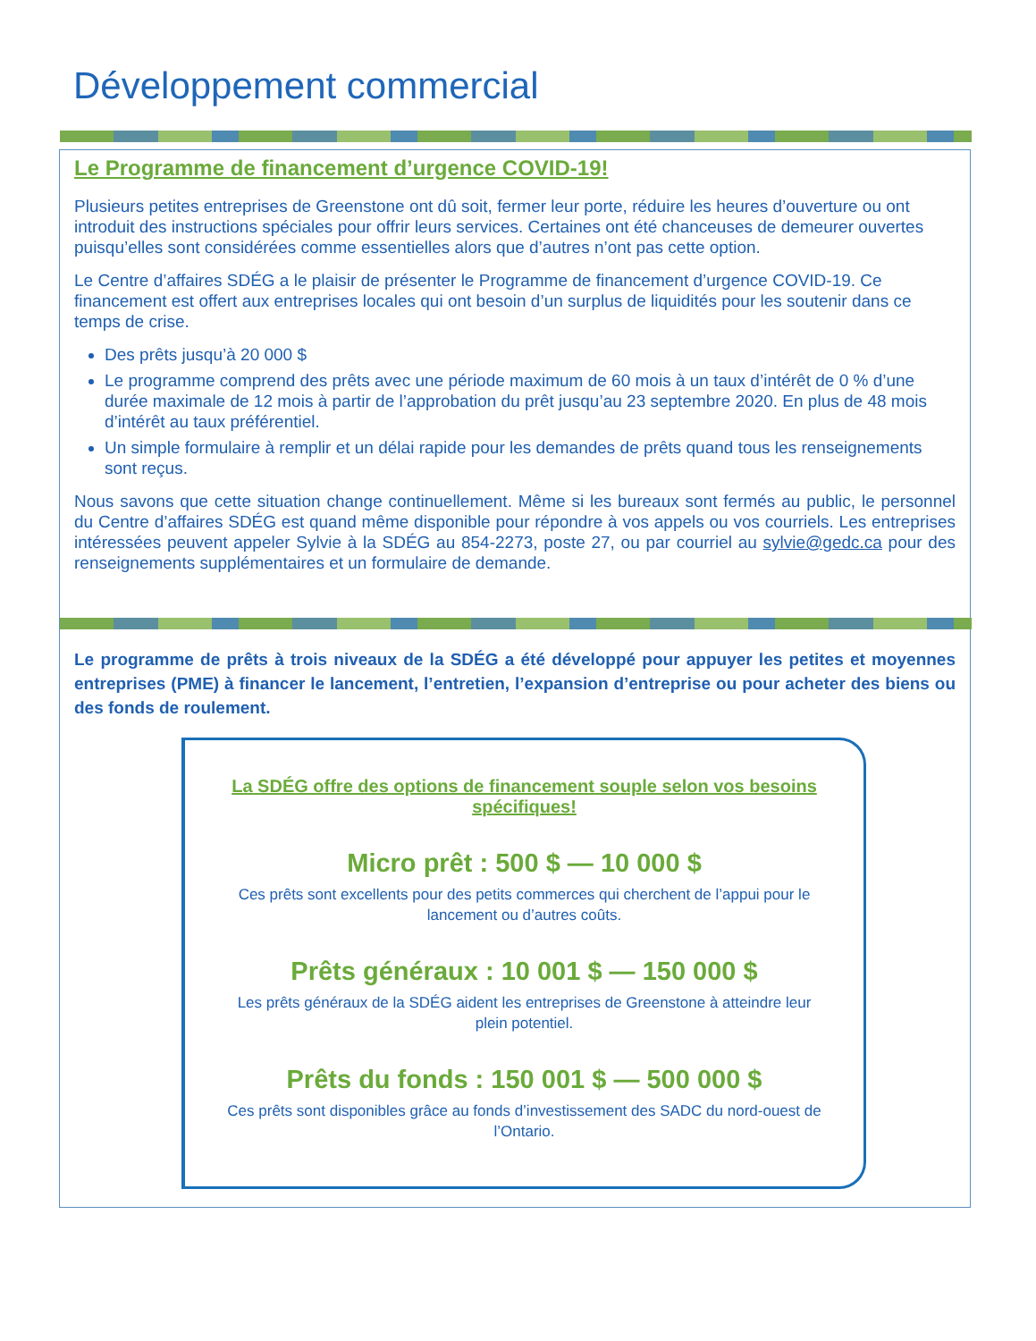Développement commercial
Le Programme de financement d’urgence COVID-19!
Plusieurs petites entreprises de Greenstone ont dû soit, fermer leur porte, réduire les heures d’ouverture ou ont introduit des instructions spéciales pour offrir leurs services. Certaines ont été chanceuses de demeurer ouvertes puisqu’elles sont considérées comme essentielles alors que d’autres n’ont pas cette option.
Le Centre d’affaires SDÉG a le plaisir de présenter le Programme de financement d’urgence COVID-19. Ce financement est offert aux entreprises locales qui ont besoin d’un surplus de liquidités pour les soutenir dans ce temps de crise.
Des prêts jusqu’à 20 000 $
Le programme comprend des prêts avec une période maximum de 60 mois à un taux d’intérêt de 0 % d’une durée maximale de 12 mois à partir de l’approbation du prêt jusqu’au 23 septembre 2020. En plus de 48 mois d’intérêt au taux préférentiel.
Un simple formulaire à remplir et un délai rapide pour les demandes de prêts quand tous les renseignements sont reçus.
Nous savons que cette situation change continuellement. Même si les bureaux sont fermés au public, le personnel du Centre d’affaires SDÉG est quand même disponible pour répondre à vos appels ou vos courriels. Les entreprises intéressées peuvent appeler Sylvie à la SDÉG au 854-2273, poste 27, ou par courriel au sylvie@gedc.ca pour des renseignements supplémentaires et un formulaire de demande.
Le programme de prêts à trois niveaux de la SDÉG a été développé pour appuyer les petites et moyennes entreprises (PME) à financer le lancement, l’entretien, l’expansion d’entreprise ou pour acheter des biens ou des fonds de roulement.
La SDÉG offre des options de financement souple selon vos besoins spécifiques!
Micro prêt : 500 $ — 10 000 $
Ces prêts sont excellents pour des petits commerces qui cherchent de l’appui pour le lancement ou d’autres coûts.
Prêts généraux : 10 001 $ — 150 000 $
Les prêts généraux de la SDÉG aident les entreprises de Greenstone à atteindre leur plein potentiel.
Prêts du fonds : 150 001 $ — 500 000 $
Ces prêts sont disponibles grâce au fonds d’investissement des SADC du nord-ouest de l’Ontario.